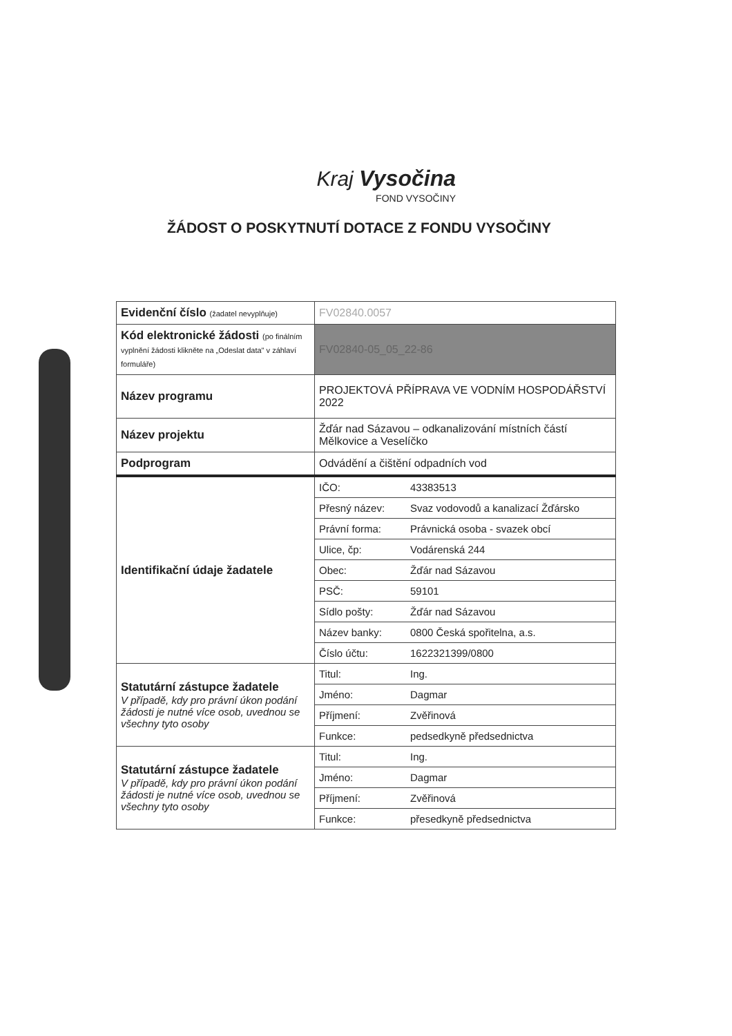Kraj Vysočina
FOND VYSOČINY
ŽÁDOST O POSKYTNUTÍ DOTACE Z FONDU VYSOČINY
| Evidenční číslo (žadatel nevyplňuje) | FV02840.0057 | |
| Kód elektronické žádosti (po finálním vyplnění žádosti klikněte na „Odeslat data" v záhlaví formuláře) | FV02840-05_05_22-86 | |
| Název programu | PROJEKTOVÁ PŘÍPRAVA VE VODNÍM HOSPODÁŘSTVÍ 2022 | |
| Název projektu | Žďár nad Sázavou – odkanalizování místních částí Mělkovice a Veselíčko | |
| Podprogram | Odvádění a čištění odpadních vod | |
| Identifikační údaje žadatele | IČO: | 43383513 |
| | Přesný název: | Svaz vodovodů a kanalizací Žďársko |
| | Právní forma: | Právnická osoba - svazek obcí |
| | Ulice, čp: | Vodárenská 244 |
| | Obec: | Žďár nad Sázavou |
| | PSČ: | 59101 |
| | Sídlo pošty: | Žďár nad Sázavou |
| | Název banky: | 0800 Česká spořitelna, a.s. |
| | Číslo účtu: | 1622321399/0800 |
| Statutární zástupce žadatele V případě, kdy pro právní úkon podání žádosti je nutné více osob, uvednou se všechny tyto osoby | Titul: | Ing. |
| | Jméno: | Dagmar |
| | Příjmení: | Zvěřinová |
| | Funkce: | pedsedkyně předsednictva |
| Statutární zástupce žadatele V případě, kdy pro právní úkon podání žádosti je nutné více osob, uvednou se všechny tyto osoby | Titul: | Ing. |
| | Jméno: | Dagmar |
| | Příjmení: | Zvěřinová |
| | Funkce: | přesedkyně předsednictva |